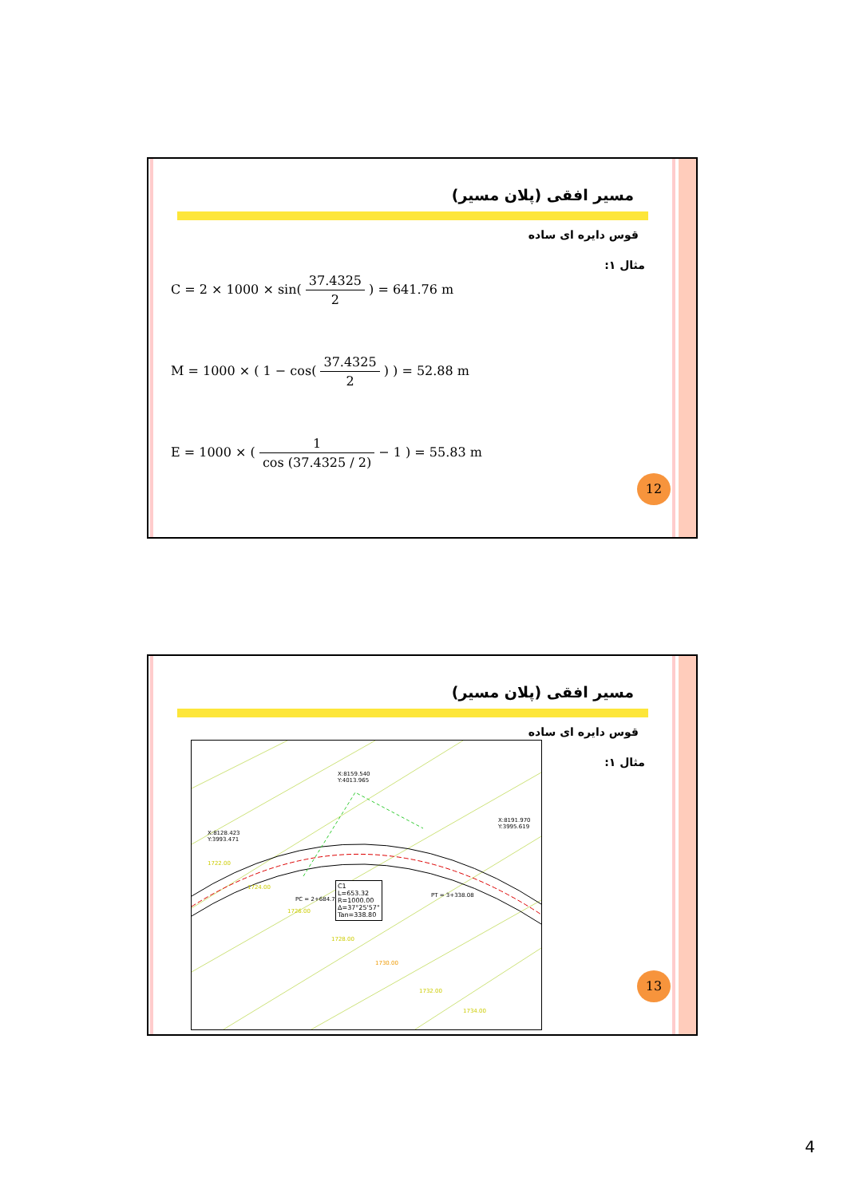مسیر افقی (پلان مسیر)
قوس دایره ای ساده
مثال ۱:
C = 2 × 1000 × sin( 37.4325 2 ) = 641.76 m
M = 1000 × ( 1 − cos( 37.4325 2 ) ) = 52.88 m
E = 1000 × ( 1 cos (37.4325 / 2) − 1 ) = 55.83 m
12
مسیر افقی (پلان مسیر)
قوس دایره ای ساده
مثال ۱:
X:8159.540
Y:4013.965
X:8128.423
Y:3993.471
X:8191.970
Y:3995.619
PC = 2+684.76
PT = 3+338.08
C1
L=653.32
R=1000.00
Δ=37°25'57"
Tan=338.80
1722.00
1724.00
1726.00
1728.00
1730.00
1732.00
1734.00
13
4